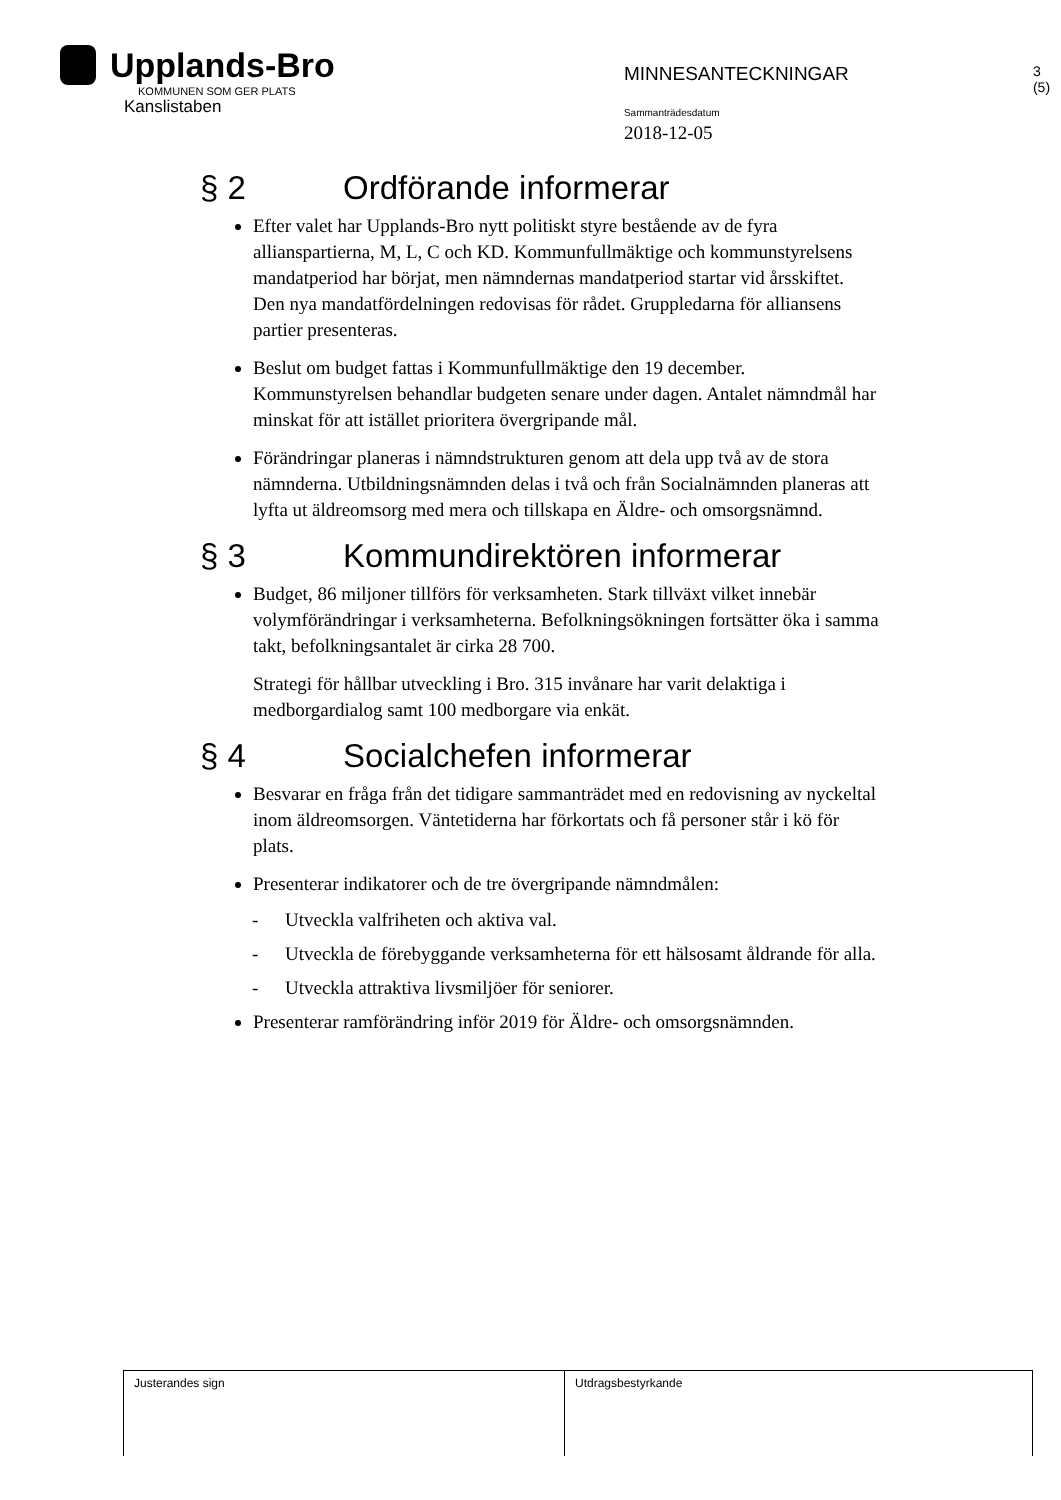Upplands-Bro
KOMMUNEN SOM GER PLATS
Kanslistaben
MINNESANTECKNINGAR
Sammanträdesdatum
2018-12-05
3 (5)
§ 2 Ordförande informerar
Efter valet har Upplands-Bro nytt politiskt styre bestående av de fyra allianspartierna, M, L, C och KD. Kommunfullmäktige och kommunstyrelsens mandatperiod har börjat, men nämndernas mandatperiod startar vid årsskiftet. Den nya mandatfördelningen redovisas för rådet. Gruppledarna för alliansens partier presenteras.
Beslut om budget fattas i Kommunfullmäktige den 19 december. Kommunstyrelsen behandlar budgeten senare under dagen. Antalet nämndmål har minskat för att istället prioritera övergripande mål.
Förändringar planeras i nämndstrukturen genom att dela upp två av de stora nämnderna. Utbildningsnämnden delas i två och från Socialnämnden planeras att lyfta ut äldreomsorg med mera och tillskapa en Äldre- och omsorgsnämnd.
§ 3 Kommundirektören informerar
Budget, 86 miljoner tillförs för verksamheten. Stark tillväxt vilket innebär volymförändringar i verksamheterna. Befolkningsökningen fortsätter öka i samma takt, befolkningsantalet är cirka 28 700.
Strategi för hållbar utveckling i Bro. 315 invånare har varit delaktiga i medborgardialog samt 100 medborgare via enkät.
§ 4 Socialchefen informerar
Besvarar en fråga från det tidigare sammanträdet med en redovisning av nyckeltal inom äldreomsorgen. Väntetiderna har förkortats och få personer står i kö för plats.
Presenterar indikatorer och de tre övergripande nämndmålen:
- Utveckla valfriheten och aktiva val.
- Utveckla de förebyggande verksamheterna för ett hälsosamt åldrande för alla.
- Utveckla attraktiva livsmiljöer för seniorer.
Presenterar ramförändring inför 2019 för Äldre- och omsorgsnämnden.
| Justerandes sign | Utdragsbestyrkande |